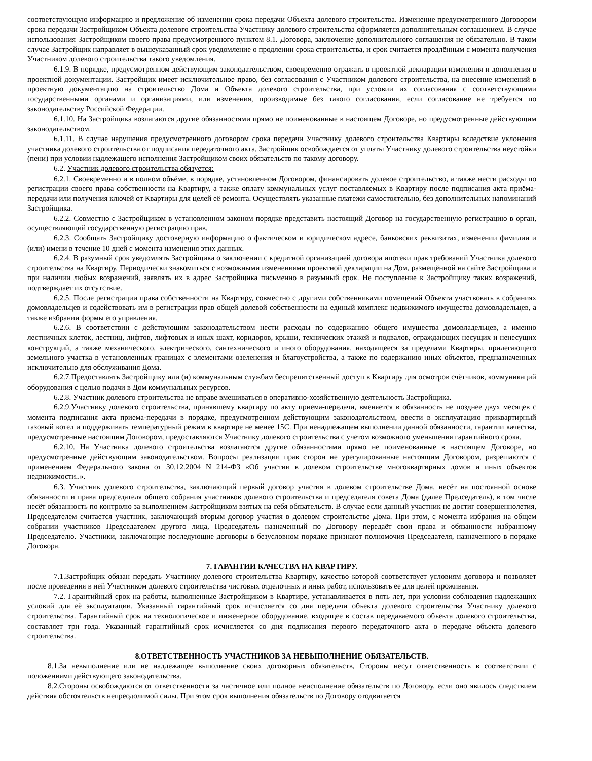соответствующую информацию и предложение об изменении срока передачи Объекта долевого строительства. Изменение предусмотренного Договором срока передачи Застройщиком Объекта долевого строительства Участнику долевого строительства оформляется дополнительным соглашением. В случае использования Застройщиком своего права предусмотренного пунктом 8.1. Договора, заключение дополнительного соглашения не обязательно. В таком случае Застройщик направляет в вышеуказанный срок уведомление о продлении срока строительства, и срок считается продлённым с момента получения Участником долевого строительства такого уведомления.
6.1.9. В порядке, предусмотренном действующим законодательством, своевременно отражать в проектной декларации изменения и дополнения в проектной документации. Застройщик имеет исключительное право, без согласования с Участником долевого строительства, на внесение изменений в проектную документацию на строительство Дома и Объекта долевого строительства, при условии их согласования с соответствующими государственными органами и организациями, или изменения, производимые без такого согласования, если согласование не требуется по законодательству Российской Федерации.
6.1.10. На Застройщика возлагаются другие обязанностями прямо не поименованные в настоящем Договоре, но предусмотренные действующим законодательством.
6.1.11. В случае нарушения предусмотренного договором срока передачи Участнику долевого строительства Квартиры вследствие уклонения участника долевого строительства от подписания передаточного акта, Застройщик освобождается от уплаты Участнику долевого строительства неустойки (пени) при условии надлежащего исполнения Застройщиком своих обязательств по такому договору.
6.2. Участник долевого строительства обязуется:
6.2.1. Своевременно и в полном объёме, в порядке, установленном Договором, финансировать долевое строительство, а также нести расходы по регистрации своего права собственности на Квартиру, а также оплату коммунальных услуг поставляемых в Квартиру после подписания акта приёма-передачи или получения ключей от Квартиры для целей её ремонта. Осуществлять указанные платежи самостоятельно, без дополнительных напоминаний Застройщика.
6.2.2. Совместно с Застройщиком в установленном законом порядке представить настоящий Договор на государственную регистрацию в орган, осуществляющий государственную регистрацию прав.
6.2.3. Сообщать Застройщику достоверную информацию о фактическом и юридическом адресе, банковских реквизитах, изменении фамилии и (или) имени в течение 10 дней с момента изменения этих данных.
6.2.4. В разумный срок уведомлять Застройщика о заключении с кредитной организацией договора ипотеки прав требований Участника долевого строительства на Квартиру. Периодически знакомиться с возможными изменениями проектной декларации на Дом, размещённой на сайте Застройщика и при наличии любых возражений, заявлять их в адрес Застройщика письменно в разумный срок. Не поступление к Застройщику таких возражений, подтверждает их отсутствие.
6.2.5. После регистрации права собственности на Квартиру, совместно с другими собственниками помещений Объекта участвовать в собраниях домовладельцев и содействовать им в регистрации прав общей долевой собственности на единый комплекс недвижимого имущества домовладельцев, а также избрании формы его управления.
6.2.6. В соответствии с действующим законодательством нести расходы по содержанию общего имущества домовладельцев, а именно лестничных клеток, лестниц, лифтов, лифтовых и иных шахт, коридоров, крыши, технических этажей и подвалов, ограждающих несущих и ненесущих конструкций, а также механического, электрического, сантехнического и иного оборудования, находящееся за пределами Квартиры, прилегающего земельного участка в установленных границах с элементами озеленения и благоустройства, а также по содержанию иных объектов, предназначенных исключительно для обслуживания Дома.
6.2.7.Предоставлять Застройщику или (и) коммунальным службам беспрепятственный доступ в Квартиру для осмотров счётчиков, коммуникаций оборудования с целью подачи в Дом коммунальных ресурсов.
6.2.8. Участник долевого строительства не вправе вмешиваться в оперативно-хозяйственную деятельность Застройщика.
6.2.9.Участнику долевого строительства, принявшему квартиру по акту приема-передачи, вменяется в обязанность не позднее двух месяцев с момента подписания акта приема-передачи в порядке, предусмотренном действующим законодательством, ввести в эксплуатацию приквартирный газовый котел и поддерживать температурный режим в квартире не менее 15С. При ненадлежащем выполнении данной обязанности, гарантии качества, предусмотренные настоящим Договором, предоставляются Участнику долевого строительства с учетом возможного уменьшения гарантийного срока.
6.2.10. На Участника долевого строительства возлагаются другие обязанностями прямо не поименованные в настоящем Договоре, но предусмотренные действующим законодательством. Вопросы реализации прав сторон не урегулированные настоящим Договором, разрешаются с применением Федерального закона от 30.12.2004 N 214-ФЗ «Об участии в долевом строительстве многоквартирных домов и иных объектов недвижимости..».
6.3. Участник долевого строительства, заключающий первый договор участия в долевом строительстве Дома, несёт на постоянной основе обязанности и права председателя общего собрания участников долевого строительства и председателя совета Дома (далее Председатель), в том числе несёт обязанность по контролю за выполнением Застройщиком взятых на себя обязательств. В случае если данный участник не достиг совершеннолетия, Председателем считается участник, заключающий вторым договор участия в долевом строительстве Дома. При этом, с момента избрания на общем собрании участников Председателем другого лица, Председатель назначенный по Договору передаёт свои права и обязанности избранному Председателю. Участники, заключающие последующие договоры в безусловном порядке признают полномочия Председателя, назначенного в порядке Договора.
7. ГАРАНТИИ КАЧЕСТВА НА КВАРТИРУ.
7.1.Застройщик обязан передать Участнику долевого строительства Квартиру, качество которой соответствует условиям договора и позволяет после проведения в ней Участником долевого строительства чистовых отделочных и иных работ, использовать ее для целей проживания.
7.2. Гарантийный срок на работы, выполненные Застройщиком в Квартире, устанавливается в пять лет, при условии соблюдения надлежащих условий для её эксплуатации. Указанный гарантийный срок исчисляется со дня передачи объекта долевого строительства Участнику долевого строительства. Гарантийный срок на технологическое и инженерное оборудование, входящее в состав передаваемого объекта долевого строительства, составляет три года. Указанный гарантийный срок исчисляется со дня подписания первого передаточного акта о передаче объекта долевого строительства.
8.ОТВЕТСТВЕННОСТЬ УЧАСТНИКОВ ЗА НЕВЫПОЛНЕНИЕ ОБЯЗАТЕЛЬСТВ.
8.1.За невыполнение или не надлежащее выполнение своих договорных обязательств, Стороны несут ответственность в соответствии с положениями действующего законодательства.
8.2.Стороны освобождаются от ответственности за частичное или полное неисполнение обязательств по Договору, если оно явилось следствием действия обстоятельств непреодолимой силы. При этом срок выполнения обязательств по Договору отодвигается